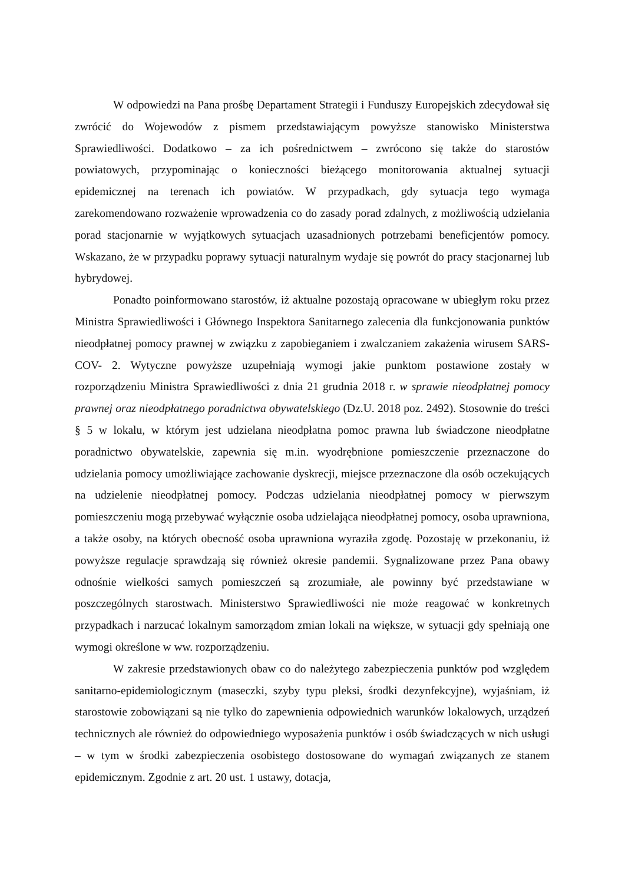W odpowiedzi na Pana prośbę Departament Strategii i Funduszy Europejskich zdecydował się zwrócić do Wojewodów z pismem przedstawiającym powyższe stanowisko Ministerstwa Sprawiedliwości. Dodatkowo – za ich pośrednictwem – zwrócono się także do starostów powiatowych, przypominając o konieczności bieżącego monitorowania aktualnej sytuacji epidemicznej na terenach ich powiatów. W przypadkach, gdy sytuacja tego wymaga zarekomendowano rozważenie wprowadzenia co do zasady porad zdalnych, z możliwością udzielania porad stacjonarnie w wyjątkowych sytuacjach uzasadnionych potrzebami beneficjentów pomocy. Wskazano, że w przypadku poprawy sytuacji naturalnym wydaje się powrót do pracy stacjonarnej lub hybrydowej.
Ponadto poinformowano starostów, iż aktualne pozostają opracowane w ubiegłym roku przez Ministra Sprawiedliwości i Głównego Inspektora Sanitarnego zalecenia dla funkcjonowania punktów nieodpłatnej pomocy prawnej w związku z zapobieganiem i zwalczaniem zakażenia wirusem SARS-COV- 2. Wytyczne powyższe uzupełniają wymogi jakie punktom postawione zostały w rozporządzeniu Ministra Sprawiedliwości z dnia 21 grudnia 2018 r. w sprawie nieodpłatnej pomocy prawnej oraz nieodpłatnego poradnictwa obywatelskiego (Dz.U. 2018 poz. 2492). Stosownie do treści § 5 w lokalu, w którym jest udzielana nieodpłatna pomoc prawna lub świadczone nieodpłatne poradnictwo obywatelskie, zapewnia się m.in. wyodrębnione pomieszczenie przeznaczone do udzielania pomocy umożliwiające zachowanie dyskrecji, miejsce przeznaczone dla osób oczekujących na udzielenie nieodpłatnej pomocy. Podczas udzielania nieodpłatnej pomocy w pierwszym pomieszczeniu mogą przebywać wyłącznie osoba udzielająca nieodpłatnej pomocy, osoba uprawniona, a także osoby, na których obecność osoba uprawniona wyraziła zgodę. Pozostaję w przekonaniu, iż powyższe regulacje sprawdzają się również okresie pandemii. Sygnalizowane przez Pana obawy odnośnie wielkości samych pomieszczeń są zrozumiałe, ale powinny być przedstawiane w poszczególnych starostwach. Ministerstwo Sprawiedliwości nie może reagować w konkretnych przypadkach i narzucać lokalnym samorządom zmian lokali na większe, w sytuacji gdy spełniają one wymogi określone w ww. rozporządzeniu.
W zakresie przedstawionych obaw co do należytego zabezpieczenia punktów pod względem sanitarno-epidemiologicznym (maseczki, szyby typu pleksi, środki dezynfekcyjne), wyjaśniam, iż starostowie zobowiązani są nie tylko do zapewnienia odpowiednich warunków lokalowych, urządzeń technicznych ale również do odpowiedniego wyposażenia punktów i osób świadczących w nich usługi – w tym w środki zabezpieczenia osobistego dostosowane do wymagań związanych ze stanem epidemicznym. Zgodnie z art. 20 ust. 1 ustawy, dotacja,